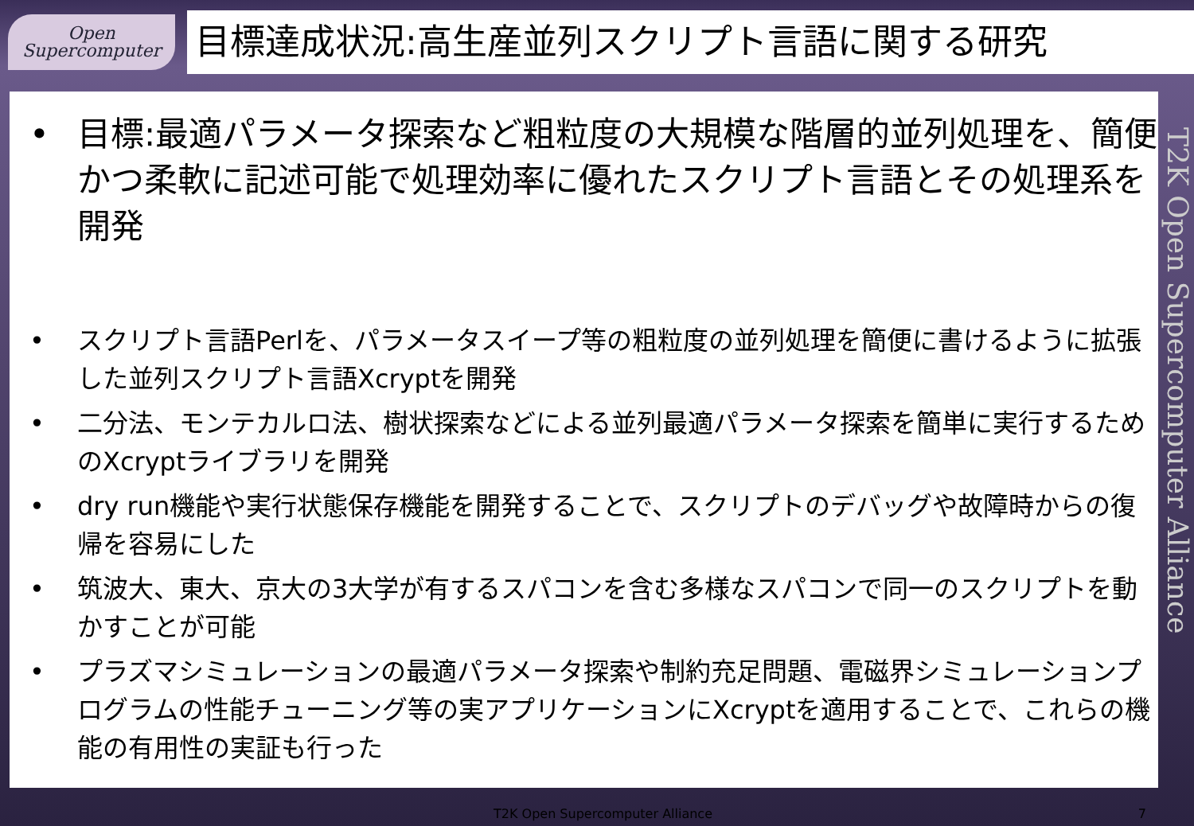Open
Supercomputer
目標達成状況:高生産並列スクリプト言語に関する研究
• 目標:最適パラメータ探索など粗粒度の大規模な階層的並列処理を、簡便かつ柔軟に記述可能で処理効率に優れたスクリプト言語とその処理系を開発
• スクリプト言語Perlを、パラメータスイープ等の粗粒度の並列処理を簡便に書けるように拡張した並列スクリプト言語Xcryptを開発
• 二分法、モンテカルロ法、樹状探索などによる並列最適パラメータ探索を簡単に実行するためのXcryptライブラリを開発
• dry run機能や実行状態保存機能を開発することで、スクリプトのデバッグや故障時からの復帰を容易にした
• 筑波大、東大、京大の3大学が有するスパコンを含む多様なスパコンで同一のスクリプトを動かすことが可能
• プラズマシミュレーションの最適パラメータ探索や制約充足問題、電磁界シミュレーションプログラムの性能チューニング等の実アプリケーションにXcryptを適用することで、これらの機能の有用性の実証も行った
T2K Open Supercomputer Alliance
T2K Open Supercomputer Alliance 7